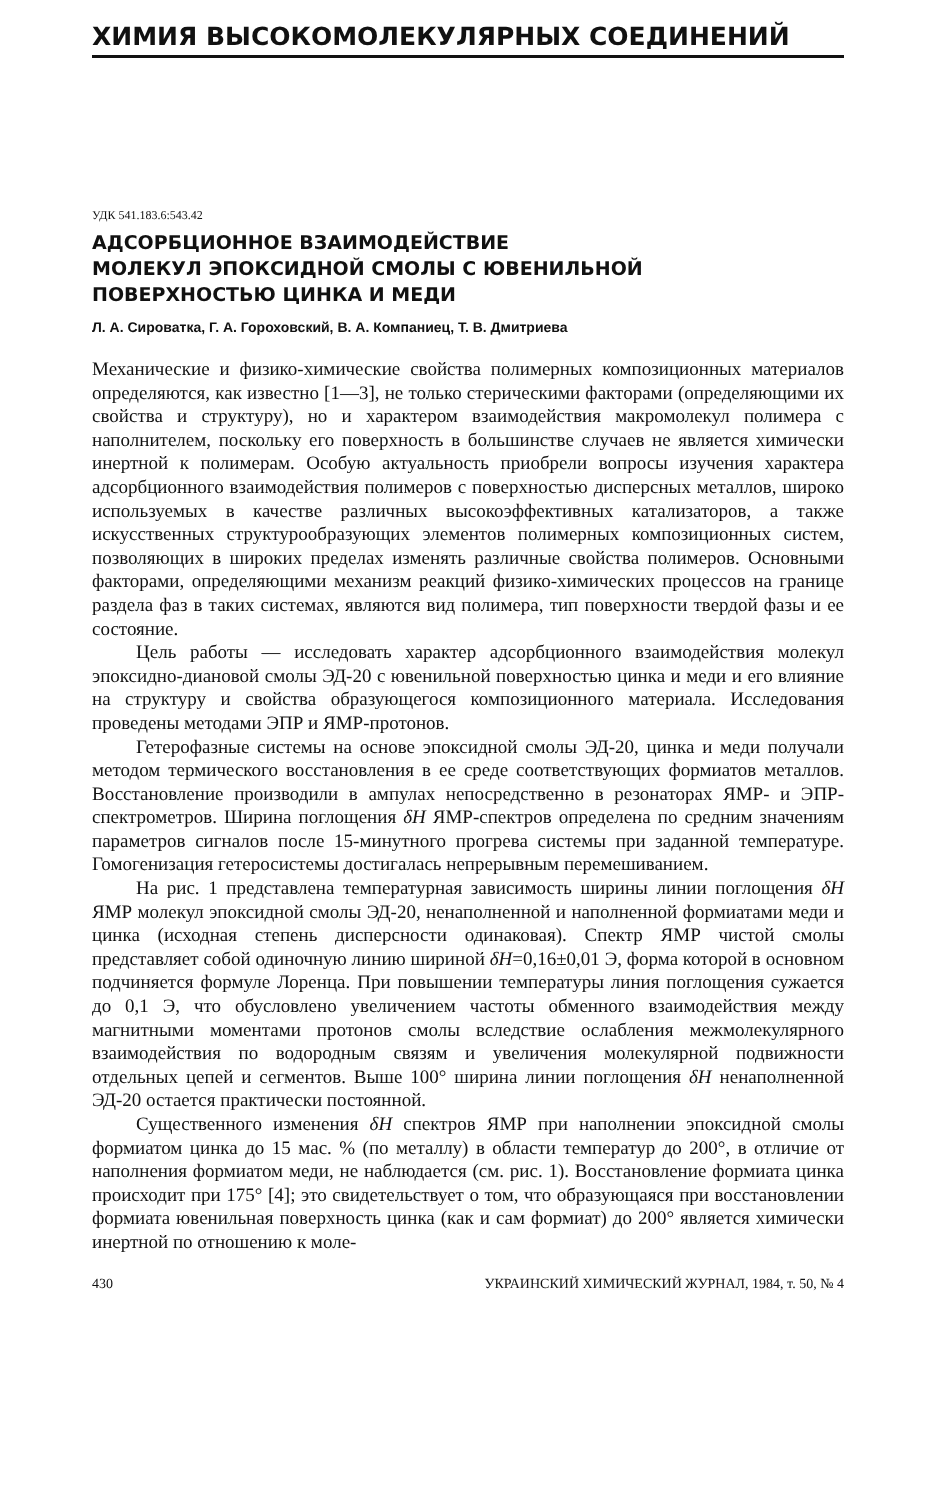ХИМИЯ ВЫСОКОМОЛЕКУЛЯРНЫХ СОЕДИНЕНИЙ
УДК 541.183.6:543.42
АДСОРБЦИОННОЕ ВЗАИМОДЕЙСТВИЕ
МОЛЕКУЛ ЭПОКСИДНОЙ СМОЛЫ С ЮВЕНИЛЬНОЙ
ПОВЕРХНОСТЬЮ ЦИНКА И МЕДИ
Л. А. Сироватка, Г. А. Гороховский, В. А. Компаниец, Т. В. Дмитриева
Механические и физико-химические свойства полимерных композиционных материалов определяются, как известно [1—3], не только стерическими факторами (определяющими их свойства и структуру), но и характером взаимодействия макромолекул полимера с наполнителем, поскольку его поверхность в большинстве случаев не является химически инертной к полимерам. Особую актуальность приобрели вопросы изучения характера адсорбционного взаимодействия полимеров с поверхностью дисперсных металлов, широко используемых в качестве различных высокоэффективных катализаторов, а также искусственных структурообразующих элементов полимерных композиционных систем, позволяющих в широких пределах изменять различные свойства полимеров. Основными факторами, определяющими механизм реакций физико-химических процессов на границе раздела фаз в таких системах, являются вид полимера, тип поверхности твердой фазы и ее состояние.
Цель работы — исследовать характер адсорбционного взаимодействия молекул эпоксидно-диановой смолы ЭД-20 с ювенильной поверхностью цинка и меди и его влияние на структуру и свойства образующегося композиционного материала. Исследования проведены методами ЭПР и ЯМР-протонов.
Гетерофазные системы на основе эпоксидной смолы ЭД-20, цинка и меди получали методом термического восстановления в ее среде соответствующих формиатов металлов. Восстановление производили в ампулах непосредственно в резонаторах ЯМР- и ЭПР-спектрометров. Ширина поглощения δH ЯМР-спектров определена по средним значениям параметров сигналов после 15-минутного прогрева системы при заданной температуре. Гомогенизация гетеросистемы достигалась непрерывным перемешиванием.
На рис. 1 представлена температурная зависимость ширины линии поглощения δH ЯМР молекул эпоксидной смолы ЭД-20, ненаполненной и наполненной формиатами меди и цинка (исходная степень дисперсности одинаковая). Спектр ЯМР чистой смолы представляет собой одиночную линию шириной δH=0,16±0,01 Э, форма которой в основном подчиняется формуле Лоренца. При повышении температуры линия поглощения сужается до 0,1 Э, что обусловлено увеличением частоты обменного взаимодействия между магнитными моментами протонов смолы вследствие ослабления межмолекулярного взаимодействия по водородным связям и увеличения молекулярной подвижности отдельных цепей и сегментов. Выше 100° ширина линии поглощения δH ненаполненной ЭД-20 остается практически постоянной.
Существенного изменения δH спектров ЯМР при наполнении эпоксидной смолы формиатом цинка до 15 мас. % (по металлу) в области температур до 200°, в отличие от наполнения формиатом меди, не наблюдается (см. рис. 1). Восстановление формиата цинка происходит при 175° [4]; это свидетельствует о том, что образующаяся при восстановлении формиата ювенильная поверхность цинка (как и сам формиат) до 200° является химически инертной по отношению к моле-
430 УКРАИНСКИЙ ХИМИЧЕСКИЙ ЖУРНАЛ, 1984, т. 50, № 4